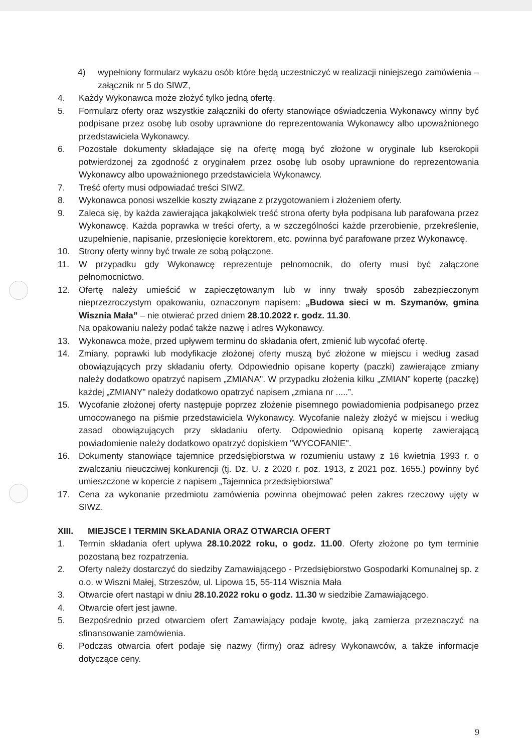4) wypełniony formularz wykazu osób które będą uczestniczyć w realizacji niniejszego zamówienia – załącznik nr 5 do SIWZ,
4. Każdy Wykonawca może złożyć tylko jedną ofertę.
5. Formularz oferty oraz wszystkie załączniki do oferty stanowiące oświadczenia Wykonawcy winny być podpisane przez osobę lub osoby uprawnione do reprezentowania Wykonawcy albo upoważnionego przedstawiciela Wykonawcy.
6. Pozostałe dokumenty składające się na ofertę mogą być złożone w oryginale lub kserokopii potwierdzonej za zgodność z oryginałem przez osobę lub osoby uprawnione do reprezentowania Wykonawcy albo upoważnionego przedstawiciela Wykonawcy.
7. Treść oferty musi odpowiadać treści SIWZ.
8. Wykonawca ponosi wszelkie koszty związane z przygotowaniem i złożeniem oferty.
9. Zaleca się, by każda zawierająca jakąkolwiek treść strona oferty była podpisana lub parafowana przez Wykonawcę. Każda poprawka w treści oferty, a w szczególności każde przerobienie, przekreślenie, uzupełnienie, napisanie, przesłonięcie korektorem, etc. powinna być parafowane przez Wykonawcę.
10. Strony oferty winny być trwale ze sobą połączone.
11. W przypadku gdy Wykonawcę reprezentuje pełnomocnik, do oferty musi być załączone pełnomocnictwo.
12. Ofertę należy umieścić w zapieczętowanym lub w inny trwały sposób zabezpieczonym nieprzezroczystym opakowaniu, oznaczonym napisem: „Budowa sieci w m. Szymanów, gmina Wisznia Mała” – nie otwierać przed dniem 28.10.2022 r. godz. 11.30.
Na opakowaniu należy podać także nazwę i adres Wykonawcy.
13. Wykonawca może, przed upływem terminu do składania ofert, zmienić lub wycofać ofertę.
14. Zmiany, poprawki lub modyfikacje złożonej oferty muszą być złożone w miejscu i według zasad obowiązujących przy składaniu oferty. Odpowiednio opisane koperty (paczki) zawierające zmiany należy dodatkowo opatrzyć napisem „ZMIANA". W przypadku złożenia kilku „ZMIAN” kopertę (paczkę) każdej „ZMIANY” należy dodatkowo opatrzyć napisem „zmiana nr .....”.
15. Wycofanie złożonej oferty następuje poprzez złożenie pisemnego powiadomienia podpisanego przez umocowanego na piśmie przedstawiciela Wykonawcy. Wycofanie należy złożyć w miejscu i według zasad obowiązujących przy składaniu oferty. Odpowiednio opisaną kopertę zawierającą powiadomienie należy dodatkowo opatrzyć dopiskiem "WYCOFANIE".
16. Dokumenty stanowiące tajemnice przedsiębiorstwa w rozumieniu ustawy z 16 kwietnia 1993 r. o zwalczaniu nieuczciwej konkurencji (tj. Dz. U. z 2020 r. poz. 1913, z 2021 poz. 1655.) powinny być umieszczone w kopercie z napisem „Tajemnica przedsiębiorstwa”
17. Cena za wykonanie przedmiotu zamówienia powinna obejmować pełen zakres rzeczowy ujęty w SIWZ.
XIII. MIEJSCE I TERMIN SKŁADANIA ORAZ OTWARCIA OFERT
1. Termin składania ofert upływa 28.10.2022 roku, o godz. 11.00. Oferty złożone po tym terminie pozostaną bez rozpatrzenia.
2. Oferty należy dostarczyć do siedziby Zamawiającego - Przedsiębiorstwo Gospodarki Komunalnej sp. z o.o. w Wiszni Małej, Strzeszów, ul. Lipowa 15, 55-114 Wisznia Mała
3. Otwarcie ofert nastąpi w dniu 28.10.2022 roku o godz. 11.30 w siedzibie Zamawiającego.
4. Otwarcie ofert jest jawne.
5. Bezpośrednio przed otwarciem ofert Zamawiający podaje kwotę, jaką zamierza przeznaczyć na sfinansowanie zamówienia.
6. Podczas otwarcia ofert podaje się nazwy (firmy) oraz adresy Wykonawców, a także informacje dotyczące ceny.
9